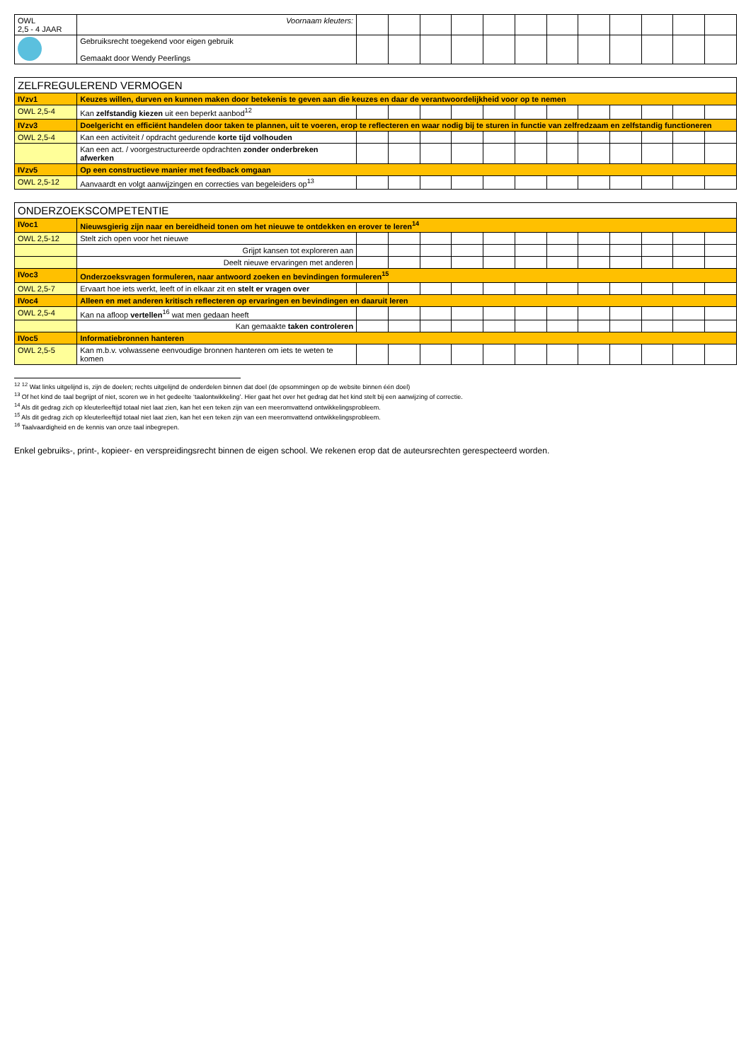| OWL 2,5 - 4 JAAR | Voornaam kleuters: | | | | | | | | | | | | |
| | Gebruiksrecht toegekend voor eigen gebruik Gemaakt door Wendy Peerlings | | | | | | | | | | | | |
| ZELFREGULEREND VERMOGEN | | | | | | | | | | | | | |
| --- | --- | --- | --- | --- | --- | --- | --- | --- | --- | --- | --- | --- | --- |
| IVzv1 | Keuzes willen, durven en kunnen maken door betekenis te geven aan die keuzes en daar de verantwoordelijkheid voor op te nemen | | | | | | | | | | | | |
| OWL 2,5-4 | Kan zelfstandig kiezen uit een beperkt aanbod<sup>12</sup> | | | | | | | | | | | | |
| IVzv3 | Doelgericht en efficiënt handelen door taken te plannen, uit te voeren, erop te reflecteren en waar nodig bij te sturen in functie van zelfredzaam en zelfstandig functioneren | | | | | | | | | | | | |
| OWL 2,5-4 | Kan een activiteit / opdracht gedurende korte tijd volhouden | | | | | | | | | | | | |
| | Kan een act. / voorgestructureerde opdrachten zonder onderbreken afwerken | | | | | | | | | | | | |
| IVzv5 | Op een constructieve manier met feedback omgaan | | | | | | | | | | | | |
| OWL 2,5-12 | Aanvaardt en volgt aanwijzingen en correcties van begeleiders op<sup>13</sup> | | | | | | | | | | | | |
| ONDERZOEKSCOMPETENTIE | | | | | | | | | | | | | |
| --- | --- | --- | --- | --- | --- | --- | --- | --- | --- | --- | --- | --- | --- |
| IVoc1 | Nieuwsgierig zijn naar en bereidheid tonen om het nieuwe te ontdekken en erover te leren<sup>14</sup> | | | | | | | | | | | | |
| OWL 2,5-12 | Stelt zich open voor het nieuwe | | | | | | | | | | | | |
| | Grijpt kansen tot exploreren aan | | | | | | | | | | | | |
| | Deelt nieuwe ervaringen met anderen | | | | | | | | | | | | |
| IVoc3 | Onderzoeksvragen formuleren, naar antwoord zoeken en bevindingen formuleren<sup>15</sup> | | | | | | | | | | | | |
| OWL 2,5-7 | Ervaart hoe iets werkt, leeft of in elkaar zit en stelt er vragen over | | | | | | | | | | | | |
| IVoc4 | Alleen en met anderen kritisch reflecteren op ervaringen en bevindingen en daaruit leren | | | | | | | | | | | | |
| OWL 2,5-4 | Kan na afloop vertellen<sup>16</sup> wat men gedaan heeft | | | | | | | | | | | | |
| | Kan gemaakte taken controleren | | | | | | | | | | | | |
| IVoc5 | Informatiebronnen hanteren | | | | | | | | | | | | |
| OWL 2,5-5 | Kan m.b.v. volwassene eenvoudige bronnen hanteren om iets te weten te komen | | | | | | | | | | | | |
<sup>12</sup> <sup>12</sup> Wat links uitgelijnd is, zijn de doelen; rechts uitgelijnd de onderdelen binnen dat doel (de opsommingen op de website binnen één doel)
<sup>13</sup> Of het kind de taal begrijpt of niet, scoren we in het gedeelte ‘taalontwikkeling’. Hier gaat het over het gedrag dat het kind stelt bij een aanwijzing of correctie.
<sup>14</sup> Als dit gedrag zich op kleuterleeftijd totaal niet laat zien, kan het een teken zijn van een meeromvattend ontwikkelingsprobleem.
<sup>15</sup> Als dit gedrag zich op kleuterleeftijd totaal niet laat zien, kan het een teken zijn van een meeromvattend ontwikkelingsprobleem.
<sup>16</sup> Taalvaardigheid en de kennis van onze taal inbegrepen.
Enkel gebruiks-, print-, kopieer- en verspreidingsrecht binnen de eigen school. We rekenen erop dat de auteursrechten gerespecteerd worden.